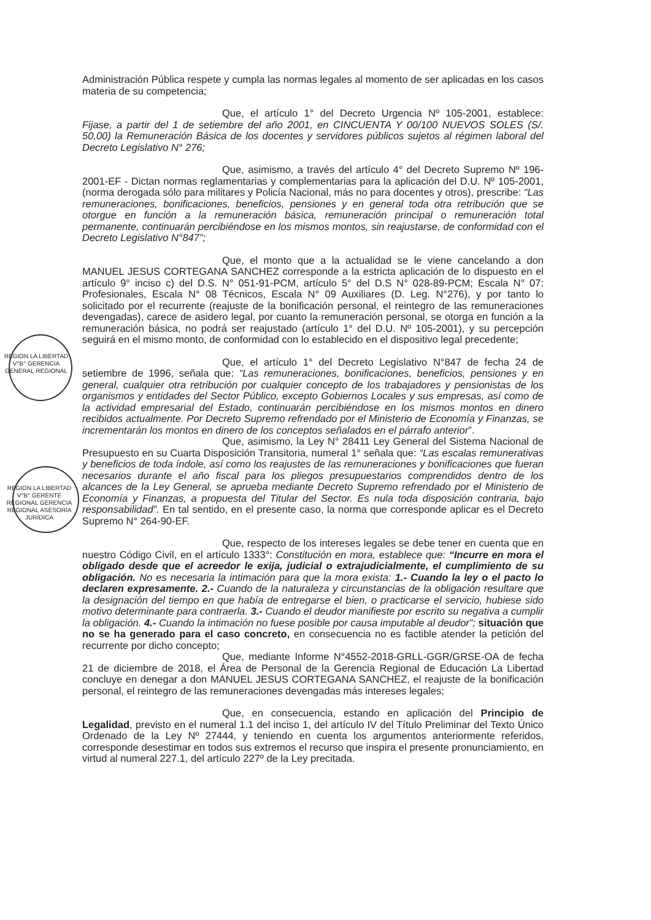Administración Pública respete y cumpla las normas legales al momento de ser aplicadas en los casos materia de su competencia;
Que, el artículo 1° del Decreto Urgencia Nº 105-2001, establece: Fijase, a partir del 1 de setiembre del año 2001, en CINCUENTA Y 00/100 NUEVOS SOLES (S/. 50,00) la Remuneración Básica de los docentes y servidores públicos sujetos al régimen laboral del Decreto Legislativo N° 276;
Que, asimismo, a través del artículo 4° del Decreto Supremo Nº 196-2001-EF - Dictan normas reglamentarias y complementarias para la aplicación del D.U. Nº 105-2001, (norma derogada sólo para militares y Policía Nacional, más no para docentes y otros), prescribe: “Las remuneraciones, bonificaciones, beneficios, pensiones y en general toda otra retribución que se otorgue en función a la remuneración básica, remuneración principal o remuneración total permanente, continuarán percibiéndose en los mismos montos, sin reajustarse, de conformidad con el Decreto Legislativo N°847”;
Que, el monto que a la actualidad se le viene cancelando a don MANUEL JESUS CORTEGANA SANCHEZ corresponde a la estricta aplicación de lo dispuesto en el artículo 9° inciso c) del D.S. N° 051-91-PCM, artículo 5° del D.S N° 028-89-PCM; Escala N° 07: Profesionales, Escala N° 08 Técnicos, Escala N° 09 Auxiliares (D. Leg. N°276), y por tanto lo solicitado por el recurrente (reajuste de la bonificación personal, el reintegro de las remuneraciones devengadas), carece de asidero legal, por cuanto la remuneración personal, se otorga en función a la remuneración básica, no podrá ser reajustado (artículo 1° del D.U. Nº 105-2001), y su percepción seguirá en el mismo monto, de conformidad con lo establecido en el dispositivo legal precedente;
REGION LA LIBERTAD V°B° GERENCIA GENERAL REGIONAL
Que, el artículo 1° del Decreto Legislativo N°847 de fecha 24 de setiembre de 1996, señala que: “Las remuneraciones, bonificaciones, beneficios, pensiones y en general, cualquier otra retribución por cualquier concepto de los trabajadores y pensionistas de los organismos y entidades del Sector Público, excepto Gobiernos Locales y sus empresas, así como de la actividad empresarial del Estado, continuarán percibiéndose en los mismos montos en dinero recibidos actualmente. Por Decreto Supremo refrendado por el Ministerio de Economía y Finanzas, se incrementarán los montos en dinero de los conceptos señalados en el párrafo anterior”.
Que, asimismo, la Ley N° 28411 Ley General del Sistema Nacional de Presupuesto en su Cuarta Disposición Transitoria, numeral 1° señala que: “Las escalas remunerativas y beneficios de toda índole, así como los reajustes de las remuneraciones y bonificaciones que fueran necesarios durante el año fiscal para los pliegos presupuestarios comprendidos dentro de los alcances de la Ley General, se aprueba mediante Decreto Supremo refrendado por el Ministerio de Economía y Finanzas, a propuesta del Titular del Sector. Es nula toda disposición contraria, bajo responsabilidad”. En tal sentido, en el presente caso, la norma que corresponde aplicar es el Decreto Supremo N° 264-90-EF.
REGION LA LIBERTAD V°B° GERENTE REGIONAL GERENCIA REGIONAL ASESORÍA JURÍDICA
Que, respecto de los intereses legales se debe tener en cuenta que en nuestro Código Civil, en el artículo 1333°: Constitución en mora, establece que: “Incurre en mora el obligado desde que el acreedor le exija, judicial o extrajudicialmente, el cumplimiento de su obligación. No es necesaria la intimación para que la mora exista: 1.- Cuando la ley o el pacto lo declaren expresamente. 2.- Cuando de la naturaleza y circunstancias de la obligación resultare que la designación del tiempo en que había de entregarse el bien, o practicarse el servicio, hubiese sido motivo determinante para contraerla. 3.- Cuando el deudor manifieste por escrito su negativa a cumplir la obligación. 4.- Cuando la intimación no fuese posible por causa imputable al deudor”; situación que no se ha generado para el caso concreto, en consecuencia no es factible atender la petición del recurrente por dicho concepto;
Que, mediante Informe N°4552-2018-GRLL-GGR/GRSE-OA de fecha 21 de diciembre de 2018, el Área de Personal de la Gerencia Regional de Educación La Libertad concluye en denegar a don MANUEL JESUS CORTEGANA SANCHEZ, el reajuste de la bonificación personal, el reintegro de las remuneraciones devengadas más intereses legales;
Que, en consecuencia, estando en aplicación del Principio de Legalidad, previsto en el numeral 1.1 del inciso 1, del artículo IV del Título Preliminar del Texto Único Ordenado de la Ley Nº 27444, y teniendo en cuenta los argumentos anteriormente referidos, corresponde desestimar en todos sus extremos el recurso que inspira el presente pronunciamiento, en virtud al numeral 227.1, del artículo 227º de la Ley precitada.